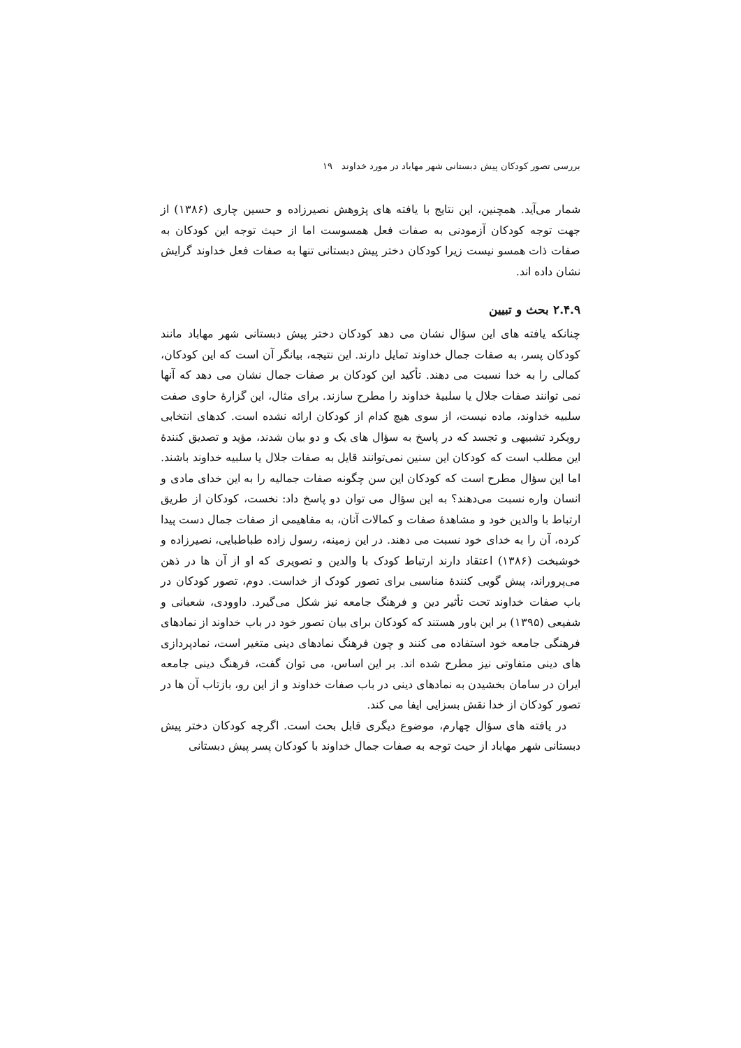بررسی تصور کودکان پیش دبستانی شهر مهاباد در مورد خداوند ۱۹
شمار می‌آید. همچنین، این نتایج با یافته های پژوهش نصیرزاده و حسین چاری (۱۳۸۶) از جهت توجه کودکان آزمودنی به صفات فعل همسوست اما از حیث توجه این کودکان به صفات ذات همسو نیست زیرا کودکان دختر پیش دبستانی تنها به صفات فعل خداوند گرایش نشان داده اند.
۲.۴.۹ بحث و تبیین
چنانکه یافته های این سؤال نشان می دهد کودکان دختر پیش دبستانی شهر مهاباد مانند کودکان پسر، به صفات جمال خداوند تمایل دارند. این نتیجه، بیانگر آن است که این کودکان، کمالی را به خدا نسبت می دهند. تأکید این کودکان بر صفات جمال نشان می دهد که آنها نمی توانند صفات جلال یا سلبیهٔ خداوند را مطرح سازند. برای مثال، این گزارهٔ حاوی صفت سلبیه خداوند، ماده نیست، از سوی هیچ کدام از کودکان ارائه نشده است. کدهای انتخابی رویکرد تشبیهی و تجسد که در پاسخ به سؤال های یک و دو بیان شدند، مؤید و تصدیق کنندهٔ این مطلب است که کودکان این سنین نمی‌توانند قایل به صفات جلال یا سلبیه خداوند باشند. اما این سؤال مطرح است که کودکان این سن چگونه صفات جمالیه را به این خدای مادی و انسان واره نسبت می‌دهند؟ به این سؤال می توان دو پاسخ داد: نخست، کودکان از طریق ارتباط با والدین خود و مشاهدهٔ صفات و کمالات آنان، به مفاهیمی از صفات جمال دست پیدا کرده، آن را به خدای خود نسبت می دهند. در این زمینه، رسول زاده طباطبایی، نصیرزاده و خوشبخت (۱۳۸۶) اعتقاد دارند ارتباط کودک با والدین و تصویری که او از آن ها در ذهن می‌پروراند، پیش گویی کنندهٔ مناسبی برای تصور کودک از خداست. دوم، تصور کودکان در باب صفات خداوند تحت تأثیر دین و فرهنگ جامعه نیز شکل می‌گیرد. داوودی، شعبانی و شفیعی (۱۳۹۵) بر این باور هستند که کودکان برای بیان تصور خود در باب خداوند از نمادهای فرهنگی جامعه خود استفاده می کنند و چون فرهنگ نمادهای دینی متغیر است، نمادپردازی های دینی متفاوتی نیز مطرح شده اند. بر این اساس، می توان گفت، فرهنگ دینی جامعه ایران در سامان بخشیدن به نمادهای دینی در باب صفات خداوند و از این رو، بازتاب آن ها در تصور کودکان از خدا نقش بسزایی ایفا می کند.
در یافته های سؤال چهارم، موضوع دیگری قابل بحث است. اگرچه کودکان دختر پیش دبستانی شهر مهاباد از حیث توجه به صفات جمال خداوند با کودکان پسر پیش دبستانی